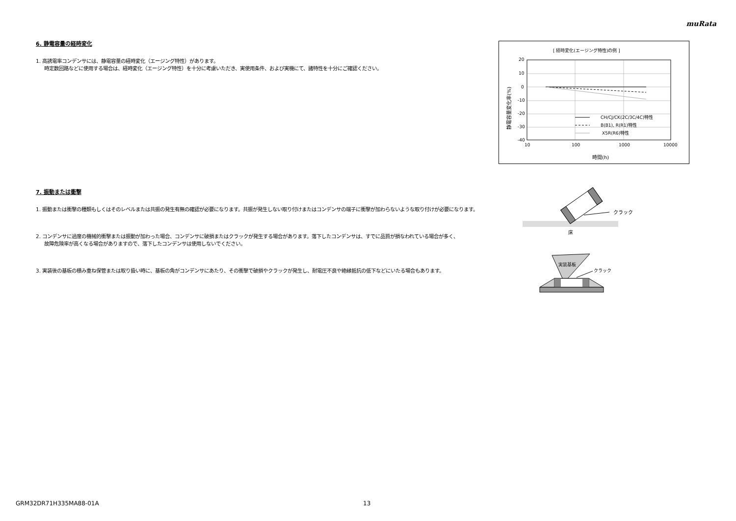muRata
6. 静電容量の経時変化
1. 高誘電率コンデンサには、静電容量の経時変化（エージング特性）があります。
時定数回路などに使用する場合は、経時変化（エージング特性）を十分に考慮いただき、実使用条件、および実機にて、諸特性を十分にご確認ください。
7. 振動または衝撃
1. 振動または衝撃の種類もしくはそのレベルまたは共振の発生有無の確認が必要になります。共振が発生しない取り付けまたはコンデンサの端子に衝撃が加わらないような取り付けが必要になります。
2. コンデンサに過度の機械的衝撃または振動が加わった場合、コンデンサに破損またはクラックが発生する場合があります。落下したコンデンサは、すでに品質が損なわれている場合が多く、
故障危険率が高くなる場合がありますので、落下したコンデンサは使用しないでください。
3. 実装後の基板の積み重ね保管または取り扱い時に、基板の角がコンデンサにあたり、その衝撃で破損やクラックが発生し、耐電圧不良や絶縁抵抗の低下などにいたる場合もあります。
[ 経時変化(エージング特性)の例 ]
20
10
0
-10
-20
-30
-40
10
100
1000
10000
時間(h)
静電容量変化率(%)
CH/CJ/CK(2C/3C/4C)特性
B(B1), R(R1)特性
X5R(R6)特性
クラック
床
実装基板
クラック
GRM32DR71H335MA88-01A 13